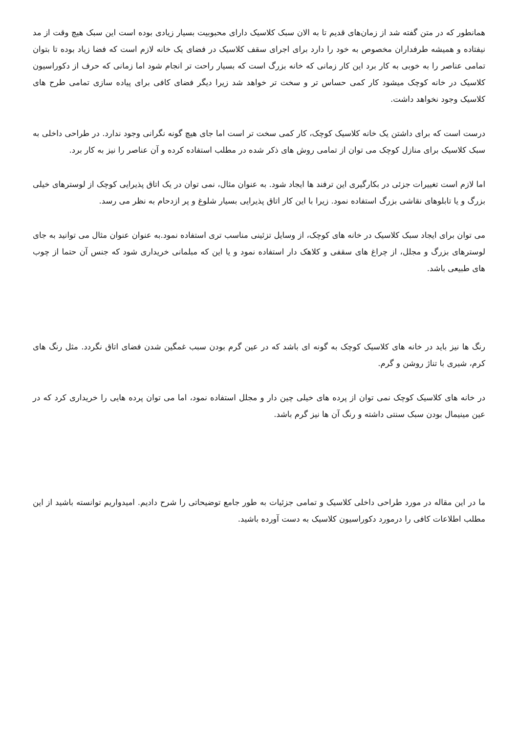همانطور که در متن گفته شد از زمان‌های قدیم تا به الان سبک کلاسیک دارای محبوبیت بسیار زیادی بوده است این سبک هیچ وقت از مد نیفتاده و همیشه طرفداران مخصوص به خود را دارد برای اجرای سقف کلاسیک در فضای یک خانه لازم است که فضا زیاد بوده تا بتوان تمامی عناصر را به خوبی به کار برد این کار زمانی که خانه بزرگ است که بسیار راحت تر انجام شود اما زمانی که حرف از دکوراسیون کلاسیک در خانه کوچک میشود کار کمی حساس تر و سخت تر خواهد شد زیرا دیگر فضای کافی برای پیاده سازی تمامی طرح های کلاسیک وجود نخواهد داشت.
درست است که برای داشتن یک خانه کلاسیک کوچک، کار کمی سخت تر است اما جای هیچ گونه نگرانی وجود ندارد. در طراحی داخلی به سبک کلاسیک برای منازل کوچک می توان از تمامی روش های ذکر شده در مطلب استفاده کرده و آن عناصر را نیز به کار برد.
اما لازم است تغییرات جزئی در بکارگیری این ترفند ها ایجاد شود. به عنوان مثال، نمی توان در یک اتاق پذیرایی کوچک از لوسترهای خیلی بزرگ و یا تابلوهای نقاشی بزرگ استفاده نمود. زیرا با این کار اتاق پذیرایی بسیار شلوغ و پر ازدحام به نظر می رسد.
می توان برای ایجاد سبک کلاسیک در خانه های کوچک، از وسایل تزئینی مناسب تری استفاده نمود.به عنوان عنوان مثال می توانید به جای لوسترهای بزرگ و مجلل، از چراغ های سقفی و کلاهک دار استفاده نمود و یا این که مبلمانی خریداری شود که جنس آن حتما از چوب های طبیعی باشد.
رنگ ها نیز باید در خانه های کلاسیک کوچک به گونه ای باشد که در عین گرم بودن سبب غمگین شدن فضای اتاق نگردد. مثل رنگ های کرم، شیری با تناژ روشن و گرم.
در خانه های کلاسیک کوچک نمی توان از پرده های خیلی چین دار و مجلل استفاده نمود، اما می توان پرده هایی را خریداری کرد که در عین مینیمال بودن سبک سنتی داشته و رنگ آن ها نیز گرم باشد.
ما در این مقاله در مورد طراحی داخلی کلاسیک و تمامی جزئیات به طور جامع توضیحاتی را شرح دادیم. امیدواریم توانسته باشید از این مطلب اطلاعات کافی را درمورد دکوراسیون کلاسیک به دست آورده باشید.